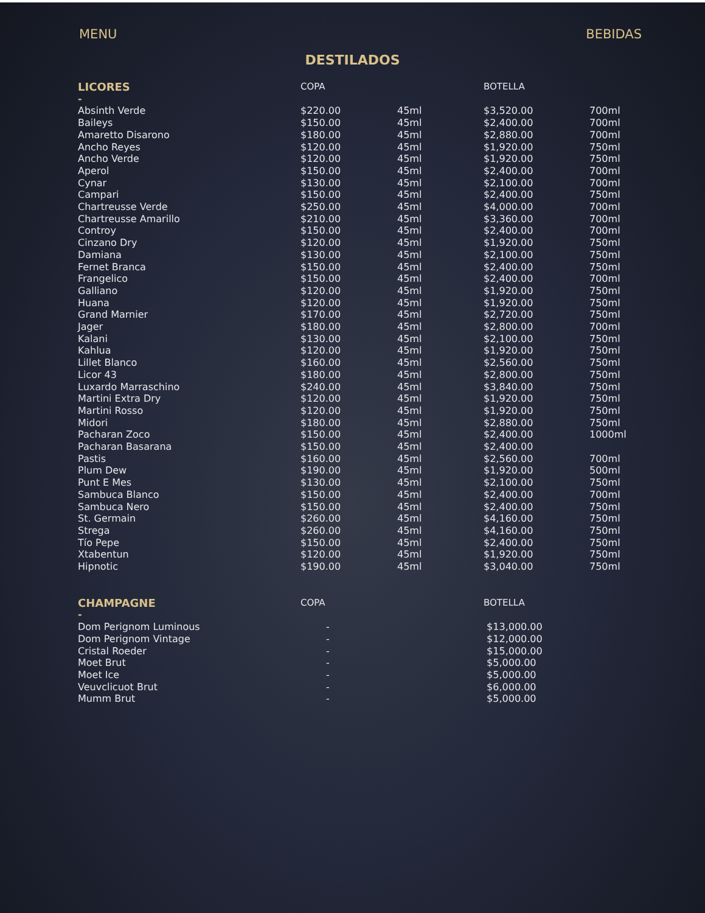MENU BEBIDAS
DESTILADOS
| LICORES | COPA | | BOTELLA | |
| --- | --- | --- | --- | --- |
| - | | | | |
| Absinth Verde | $220.00 | 45ml | $3,520.00 | 700ml |
| Baileys | $150.00 | 45ml | $2,400.00 | 700ml |
| Amaretto Disarono | $180.00 | 45ml | $2,880.00 | 700ml |
| Ancho Reyes | $120.00 | 45ml | $1,920.00 | 750ml |
| Ancho Verde | $120.00 | 45ml | $1,920.00 | 750ml |
| Aperol | $150.00 | 45ml | $2,400.00 | 700ml |
| Cynar | $130.00 | 45ml | $2,100.00 | 700ml |
| Campari | $150.00 | 45ml | $2,400.00 | 750ml |
| Chartreusse Verde | $250.00 | 45ml | $4,000.00 | 700ml |
| Chartreusse Amarillo | $210.00 | 45ml | $3,360.00 | 700ml |
| Controy | $150.00 | 45ml | $2,400.00 | 700ml |
| Cinzano Dry | $120.00 | 45ml | $1,920.00 | 750ml |
| Damiana | $130.00 | 45ml | $2,100.00 | 750ml |
| Fernet Branca | $150.00 | 45ml | $2,400.00 | 750ml |
| Frangelico | $150.00 | 45ml | $2,400.00 | 700ml |
| Galliano | $120.00 | 45ml | $1,920.00 | 750ml |
| Huana | $120.00 | 45ml | $1,920.00 | 750ml |
| Grand Marnier | $170.00 | 45ml | $2,720.00 | 750ml |
| Jager | $180.00 | 45ml | $2,800.00 | 700ml |
| Kalani | $130.00 | 45ml | $2,100.00 | 750ml |
| Kahlua | $120.00 | 45ml | $1,920.00 | 750ml |
| Lillet Blanco | $160.00 | 45ml | $2,560.00 | 750ml |
| Licor 43 | $180.00 | 45ml | $2,800.00 | 750ml |
| Luxardo Marraschino | $240.00 | 45ml | $3,840.00 | 750ml |
| Martini Extra Dry | $120.00 | 45ml | $1,920.00 | 750ml |
| Martini Rosso | $120.00 | 45ml | $1,920.00 | 750ml |
| Midori | $180.00 | 45ml | $2,880.00 | 750ml |
| Pacharan Zoco | $150.00 | 45ml | $2,400.00 | 1000ml |
| Pacharan Basarana | $150.00 | 45ml | $2,400.00 | |
| Pastis | $160.00 | 45ml | $2,560.00 | 700ml |
| Plum Dew | $190.00 | 45ml | $1,920.00 | 500ml |
| Punt E Mes | $130.00 | 45ml | $2,100.00 | 750ml |
| Sambuca Blanco | $150.00 | 45ml | $2,400.00 | 700ml |
| Sambuca Nero | $150.00 | 45ml | $2,400.00 | 750ml |
| St. Germain | $260.00 | 45ml | $4,160.00 | 750ml |
| Strega | $260.00 | 45ml | $4,160.00 | 750ml |
| Tío Pepe | $150.00 | 45ml | $2,400.00 | 750ml |
| Xtabentun | $120.00 | 45ml | $1,920.00 | 750ml |
| Hipnotic | $190.00 | 45ml | $3,040.00 | 750ml |
| CHAMPAGNE | COPA | | BOTELLA | |
| - | | | | |
| Dom Perignom Luminous | - | | $13,000.00 | |
| Dom Perignom Vintage | - | | $12,000.00 | |
| Cristal Roeder | - | | $15,000.00 | |
| Moet Brut | - | | $5,000.00 | |
| Moet Ice | - | | $5,000.00 | |
| Veuvclicuot Brut | - | | $6,000.00 | |
| Mumm Brut | - | | $5,000.00 | |